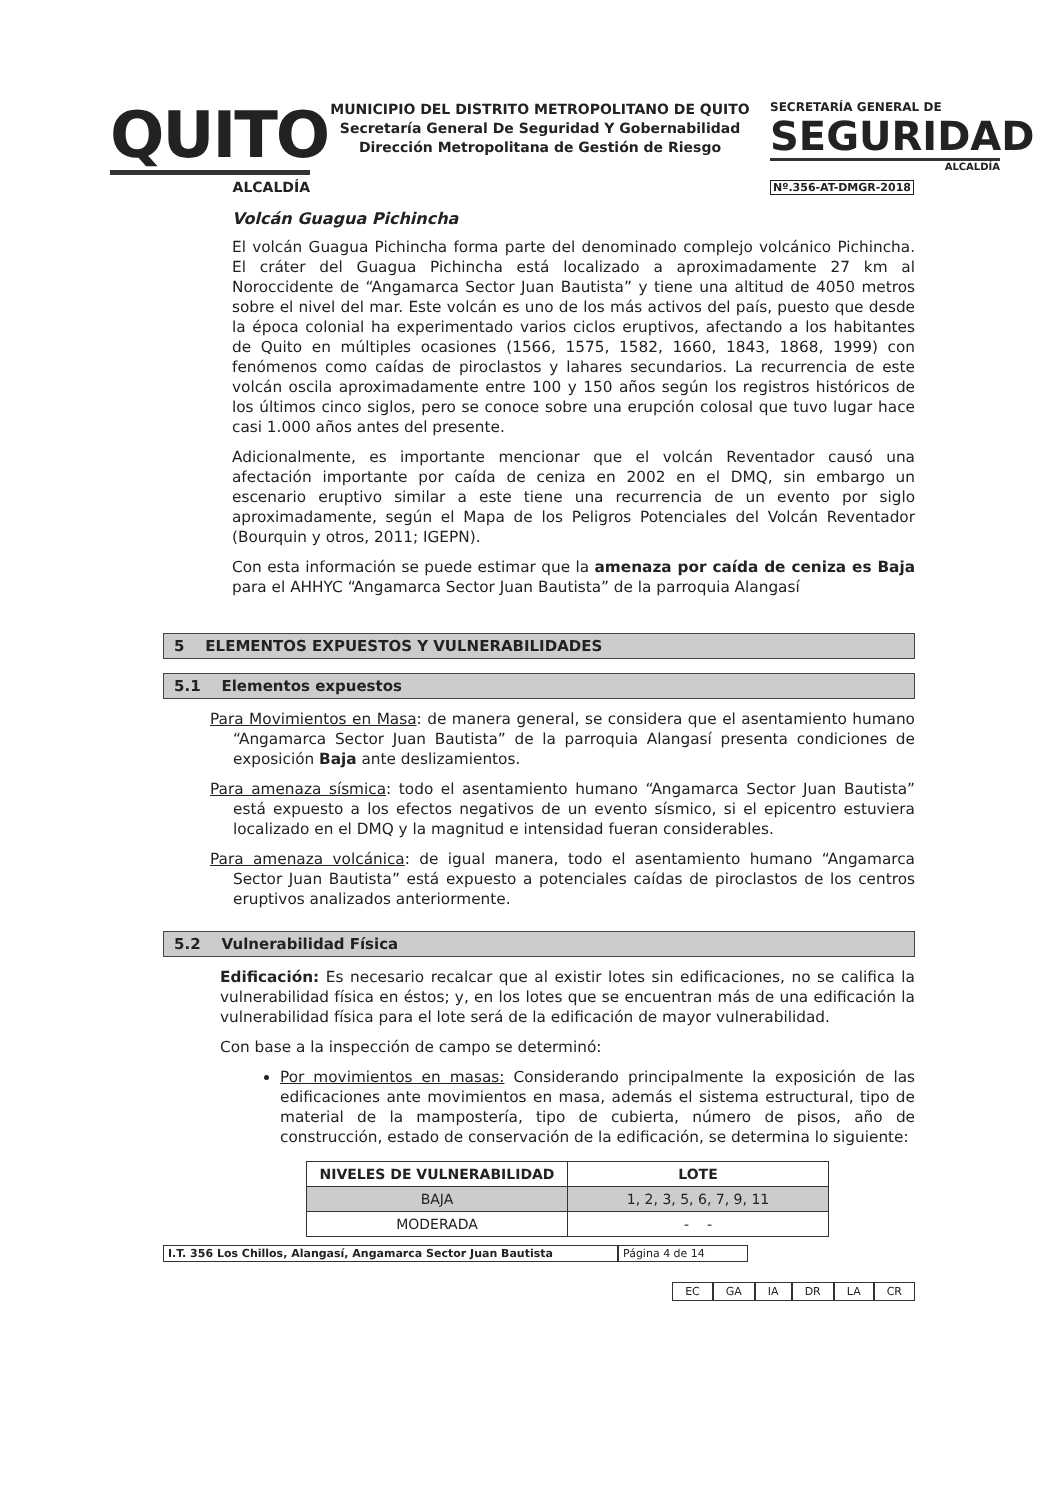QUITO
ALCALDÍA
MUNICIPIO DEL DISTRITO METROPOLITANO DE QUITO
Secretaría General De Seguridad Y Gobernabilidad
Dirección Metropolitana de Gestión de Riesgo
SECRETARÍA GENERAL DE
SEGURIDAD
ALCALDÍA
Nº.356-AT-DMGR-2018
Volcán Guagua Pichincha
El volcán Guagua Pichincha forma parte del denominado complejo volcánico Pichincha. El cráter del Guagua Pichincha está localizado a aproximadamente 27 km al Noroccidente de “Angamarca Sector Juan Bautista” y tiene una altitud de 4050 metros sobre el nivel del mar. Este volcán es uno de los más activos del país, puesto que desde la época colonial ha experimentado varios ciclos eruptivos, afectando a los habitantes de Quito en múltiples ocasiones (1566, 1575, 1582, 1660, 1843, 1868, 1999) con fenómenos como caídas de piroclastos y lahares secundarios. La recurrencia de este volcán oscila aproximadamente entre 100 y 150 años según los registros históricos de los últimos cinco siglos, pero se conoce sobre una erupción colosal que tuvo lugar hace casi 1.000 años antes del presente.
Adicionalmente, es importante mencionar que el volcán Reventador causó una afectación importante por caída de ceniza en 2002 en el DMQ, sin embargo un escenario eruptivo similar a este tiene una recurrencia de un evento por siglo aproximadamente, según el Mapa de los Peligros Potenciales del Volcán Reventador (Bourquin y otros, 2011; IGEPN).
Con esta información se puede estimar que la amenaza por caída de ceniza es Baja para el AHHYC “Angamarca Sector Juan Bautista” de la parroquia Alangasí
5 ELEMENTOS EXPUESTOS Y VULNERABILIDADES
5.1 Elementos expuestos
Para Movimientos en Masa: de manera general, se considera que el asentamiento humano “Angamarca Sector Juan Bautista” de la parroquia Alangasí presenta condiciones de exposición Baja ante deslizamientos.
Para amenaza sísmica: todo el asentamiento humano “Angamarca Sector Juan Bautista” está expuesto a los efectos negativos de un evento sísmico, si el epicentro estuviera localizado en el DMQ y la magnitud e intensidad fueran considerables.
Para amenaza volcánica: de igual manera, todo el asentamiento humano “Angamarca Sector Juan Bautista” está expuesto a potenciales caídas de piroclastos de los centros eruptivos analizados anteriormente.
5.2 Vulnerabilidad Física
Edificación: Es necesario recalcar que al existir lotes sin edificaciones, no se califica la vulnerabilidad física en éstos; y, en los lotes que se encuentran más de una edificación la vulnerabilidad física para el lote será de la edificación de mayor vulnerabilidad.
Con base a la inspección de campo se determinó:
Por movimientos en masas: Considerando principalmente la exposición de las edificaciones ante movimientos en masa, además el sistema estructural, tipo de material de la mampostería, tipo de cubierta, número de pisos, año de construcción, estado de conservación de la edificación, se determina lo siguiente:
| NIVELES DE VULNERABILIDAD | LOTE |
| --- | --- |
| BAJA | 1, 2, 3, 5, 6, 7, 9, 11 |
| MODERADA | - - |
I.T. 356 Los Chillos, Alangasí, Angamarca Sector Juan Bautista Página 4 de 14
EC GA IA DR LA CR